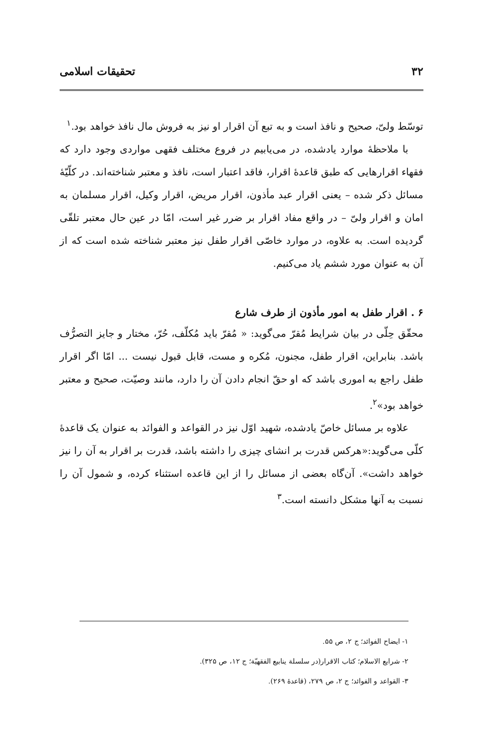۳۲ تحقیقات اسلامی
توسّط ولیّ، صحیح و نافذ است و به تبع آن اقرار او نیز به فروش مال نافذ خواهد بود.<sup>۱</sup>
با ملاحظهٔ موارد یادشده، در می‌یابیم در فروع مختلف فقهی مواردی وجود دارد که فقهاء اقرارهایی که طبق قاعدهٔ اقرار، فاقد اعتبار است، نافذ و معتبر شناخته‌اند. در کلّیّهٔ مسائل ذکر شده – یعنی اقرار عبد مأذون، اقرار مریض، اقرار وکیل، اقرار مسلمان به امان و اقرار ولیّ – در واقع مفاد اقرار بر ضرر غیر است، امّا در عین حال معتبر تلقّی گردیده است. به علاوه، در موارد خاصّی اقرار طفل نیز معتبر شناخته شده است که از آن به عنوان مورد ششم یاد می‌کنیم.
۶ . اقرار طفل به امور مأذون از طرف شارع
محقّق حِلّی در بیان شرایط مُقرّ می‌گوید: « مُقرّ باید مُکلّف، حُرّ، مختار و جایز التصرُّف باشد. بنابراین، اقرار طفل، مجنون، مُکره و مست، قابل قبول نیست ... امّا اگر اقرار طفل راجع به اموری باشد که او حقّ انجام دادن آن را دارد، مانند وصیّت، صحیح و معتبر خواهد بود»<sup>۲</sup>.
علاوه بر مسائل خاصّ یادشده، شهید اوّل نیز در القواعد و الفوائد به عنوان یک قاعدهٔ کلّی می‌گوید:«هرکس قدرت بر انشای چیزی را داشته باشد، قدرت بر اقرار به آن را نیز خواهد داشت». آن‌گاه بعضی از مسائل را از این قاعده استثناء کرده، و شمول آن را نسبت به آنها مشکل دانسته است.<sup>۳</sup>
۱- ایضاح الفوائد؛ ج ۲، ص ۵۵.
۲- شرایع الاسلام؛ کتاب الاقرار(در سلسلة ینابیع الفقهیّة؛ ج ۱۲، ص ۳۲۵).
۳- القواعد و الفوائد؛ ج ۲، ص ۲۷۹، (قاعدهٔ ۲۶۹).